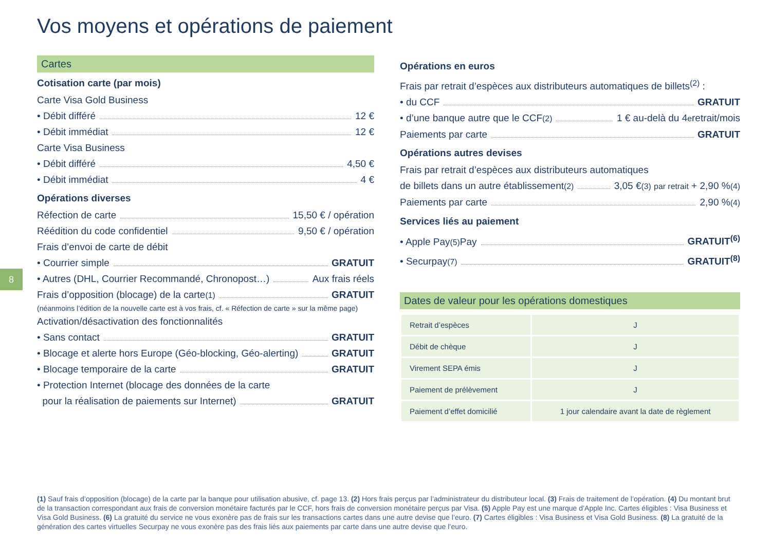Vos moyens et opérations de paiement
8
Cartes
Cotisation carte (par mois)
Carte Visa Gold Business
• Débit différé 12 €
• Débit immédiat 12 €
Carte Visa Business
• Débit différé 4,50 €
• Débit immédiat 4 €
Opérations diverses
Réfection de carte 15,50 € / opération
Réédition du code confidentiel 9,50 € / opération
Frais d’envoi de carte de débit
• Courrier simple GRATUIT
• Autres (DHL, Courrier Recommandé, Chronopost…) Aux frais réels
Frais d’opposition (blocage) de la carte<sup>(1)</sup> GRATUIT
(néanmoins l’édition de la nouvelle carte est à vos frais, cf. « Réfection de carte » sur la même page)
Activation/désactivation des fonctionnalités
• Sans contact GRATUIT
• Blocage et alerte hors Europe (Géo-blocking, Géo-alerting) GRATUIT
• Blocage temporaire de la carte GRATUIT
• Protection Internet (blocage des données de la carte
pour la réalisation de paiements sur Internet) GRATUIT
Opérations en euros
Frais par retrait d’espèces aux distributeurs automatiques de billets<sup>(2)</sup> :
• du CCF GRATUIT
• d’une banque autre que le CCF<sup>(2)</sup> 1 € au-delà du 4<sup>e</sup> retrait/mois
Paiements par carte GRATUIT
Opérations autres devises
Frais par retrait d’espèces aux distributeurs automatiques
de billets dans un autre établissement<sup>(2)</sup> 3,05 €<sup>(3)</sup> par retrait + 2,90 %<sup>(4)</sup>
Paiements par carte 2,90 %<sup>(4)</sup>
Services liés au paiement
• Apple Pay<sup>(5)</sup> Pay GRATUIT<sup>(6)</sup>
• Securpay<sup>(7)</sup> GRATUIT<sup>(8)</sup>
Dates de valeur pour les opérations domestiques
| Retrait d’espèces | J |
| Débit de chèque | J |
| Virement SEPA émis | J |
| Paiement de prélèvement | J |
| Paiement d’effet domicilié | 1 jour calendaire avant la date de règlement |
(1) Sauf frais d’opposition (blocage) de la carte par la banque pour utilisation abusive, cf. page 13. (2) Hors frais perçus par l’administrateur du distributeur local. (3) Frais de traitement de l’opération. (4) Du montant brut de la transaction correspondant aux frais de conversion monétaire facturés par le CCF, hors frais de conversion monétaire perçus par Visa. (5) Apple Pay est une marque d’Apple Inc. Cartes éligibles : Visa Business et Visa Gold Business. (6) La gratuité du service ne vous exonère pas de frais sur les transactions cartes dans une autre devise que l’euro. (7) Cartes éligibles : Visa Business et Visa Gold Business. (8) La gratuité de la génération des cartes virtuelles Securpay ne vous exonère pas des frais liés aux paiements par carte dans une autre devise que l’euro.